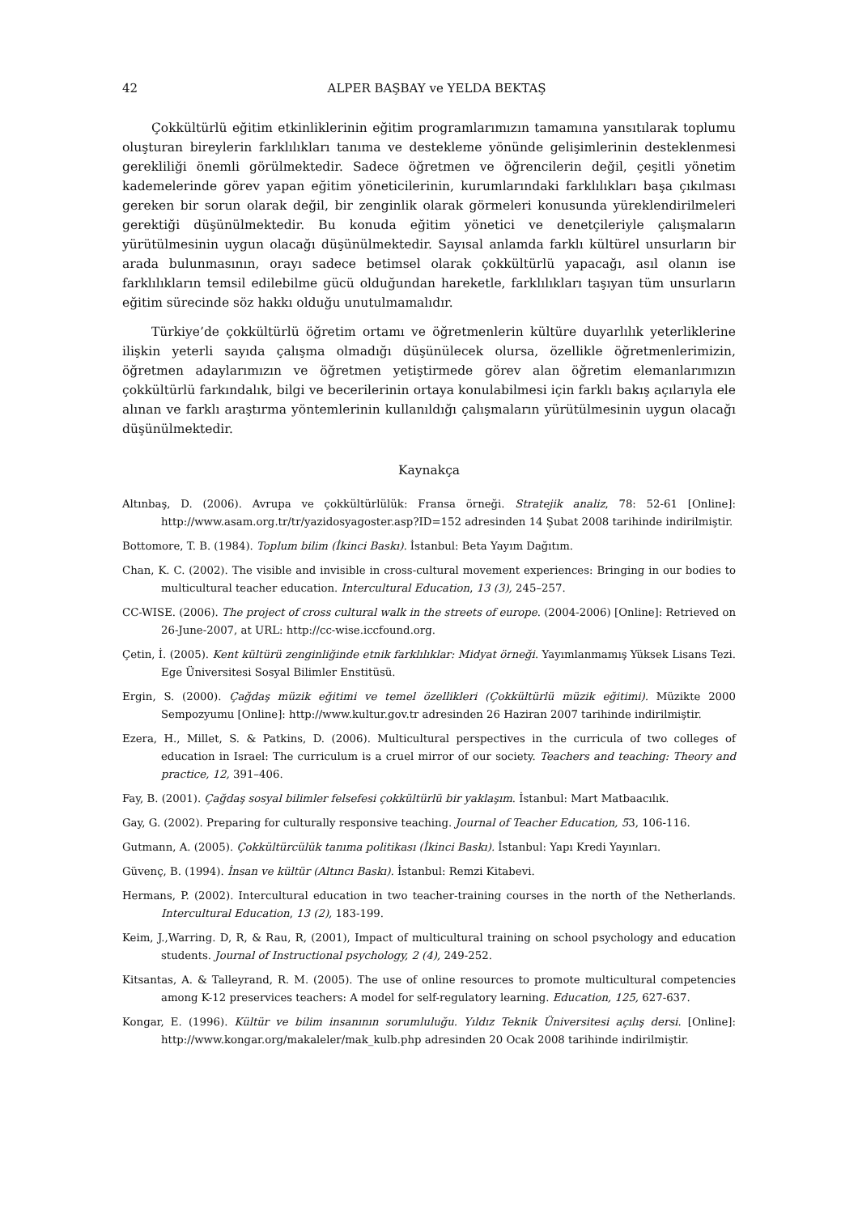42 ALPER BAŞBAY ve YELDA BEKTAŞ
Çokkültürlü eğitim etkinliklerinin eğitim programlarımızın tamamına yansıtılarak toplumu oluşturan bireylerin farklılıkları tanıma ve destekleme yönünde gelişimlerinin desteklenmesi gerekliliği önemli görülmektedir. Sadece öğretmen ve öğrencilerin değil, çeşitli yönetim kademelerinde görev yapan eğitim yöneticilerinin, kurumlarındaki farklılıkları başa çıkılması gereken bir sorun olarak değil, bir zenginlik olarak görmeleri konusunda yüreklendirilmeleri gerektiği düşünülmektedir. Bu konuda eğitim yönetici ve denetçileriyle çalışmaların yürütülmesinin uygun olacağı düşünülmektedir. Sayısal anlamda farklı kültürel unsurların bir arada bulunmasının, orayı sadece betimsel olarak çokkültürlü yapacağı, asıl olanın ise farklılıkların temsil edilebilme gücü olduğundan hareketle, farklılıkları taşıyan tüm unsurların eğitim sürecinde söz hakkı olduğu unutulmamalıdır.
Türkiye’de çokkültürlü öğretim ortamı ve öğretmenlerin kültüre duyarlılık yeterliklerine ilişkin yeterli sayıda çalışma olmadığı düşünülecek olursa, özellikle öğretmenlerimizin, öğretmen adaylarımızın ve öğretmen yetiştirmede görev alan öğretim elemanlarımızın çokkültürlü farkındalık, bilgi ve becerilerinin ortaya konulabilmesi için farklı bakış açılarıyla ele alınan ve farklı araştırma yöntemlerinin kullanıldığı çalışmaların yürütülmesinin uygun olacağı düşünülmektedir.
Kaynakça
Altınbaş, D. (2006). Avrupa ve çokkültürlülük: Fransa örneği. Stratejik analiz, 78: 52-61 [Online]: http://www.asam.org.tr/tr/yazidosyagoster.asp?ID=152 adresinden 14 Şubat 2008 tarihinde indirilmiştir.
Bottomore, T. B. (1984). Toplum bilim (İkinci Baskı). İstanbul: Beta Yayım Dağıtım.
Chan, K. C. (2002). The visible and invisible in cross-cultural movement experiences: Bringing in our bodies to multicultural teacher education. Intercultural Education, 13 (3), 245–257.
CC-WISE. (2006). The project of cross cultural walk in the streets of europe. (2004-2006) [Online]: Retrieved on 26-June-2007, at URL: http://cc-wise.iccfound.org.
Çetin, İ. (2005). Kent kültürü zenginliğinde etnik farklılıklar: Midyat örneği. Yayımlanmamış Yüksek Lisans Tezi. Ege Üniversitesi Sosyal Bilimler Enstitüsü.
Ergin, S. (2000). Çağdaş müzik eğitimi ve temel özellikleri (Çokkültürlü müzik eğitimi). Müzikte 2000 Sempozyumu [Online]: http://www.kultur.gov.tr adresinden 26 Haziran 2007 tarihinde indirilmiştir.
Ezera, H., Millet, S. & Patkins, D. (2006). Multicultural perspectives in the curricula of two colleges of education in Israel: The curriculum is a cruel mirror of our society. Teachers and teaching: Theory and practice, 12, 391–406.
Fay, B. (2001). Çağdaş sosyal bilimler felsefesi çokkültürlü bir yaklaşım. İstanbul: Mart Matbaacılık.
Gay, G. (2002). Preparing for culturally responsive teaching. Journal of Teacher Education, 53, 106-116.
Gutmann, A. (2005). Çokkültürcülük tanıma politikası (İkinci Baskı). İstanbul: Yapı Kredi Yayınları.
Güvenç, B. (1994). İnsan ve kültür (Altıncı Baskı). İstanbul: Remzi Kitabevi.
Hermans, P. (2002). Intercultural education in two teacher-training courses in the north of the Netherlands. Intercultural Education, 13 (2), 183-199.
Keim, J.,Warring. D, R, & Rau, R, (2001), Impact of multicultural training on school psychology and education students. Journal of Instructional psychology, 2 (4), 249-252.
Kitsantas, A. & Talleyrand, R. M. (2005). The use of online resources to promote multicultural competencies among K-12 preservices teachers: A model for self-regulatory learning. Education, 125, 627-637.
Kongar, E. (1996). Kültür ve bilim insanının sorumluluğu. Yıldız Teknik Üniversitesi açılış dersi. [Online]: http://www.kongar.org/makaleler/mak_kulb.php adresinden 20 Ocak 2008 tarihinde indirilmiştir.